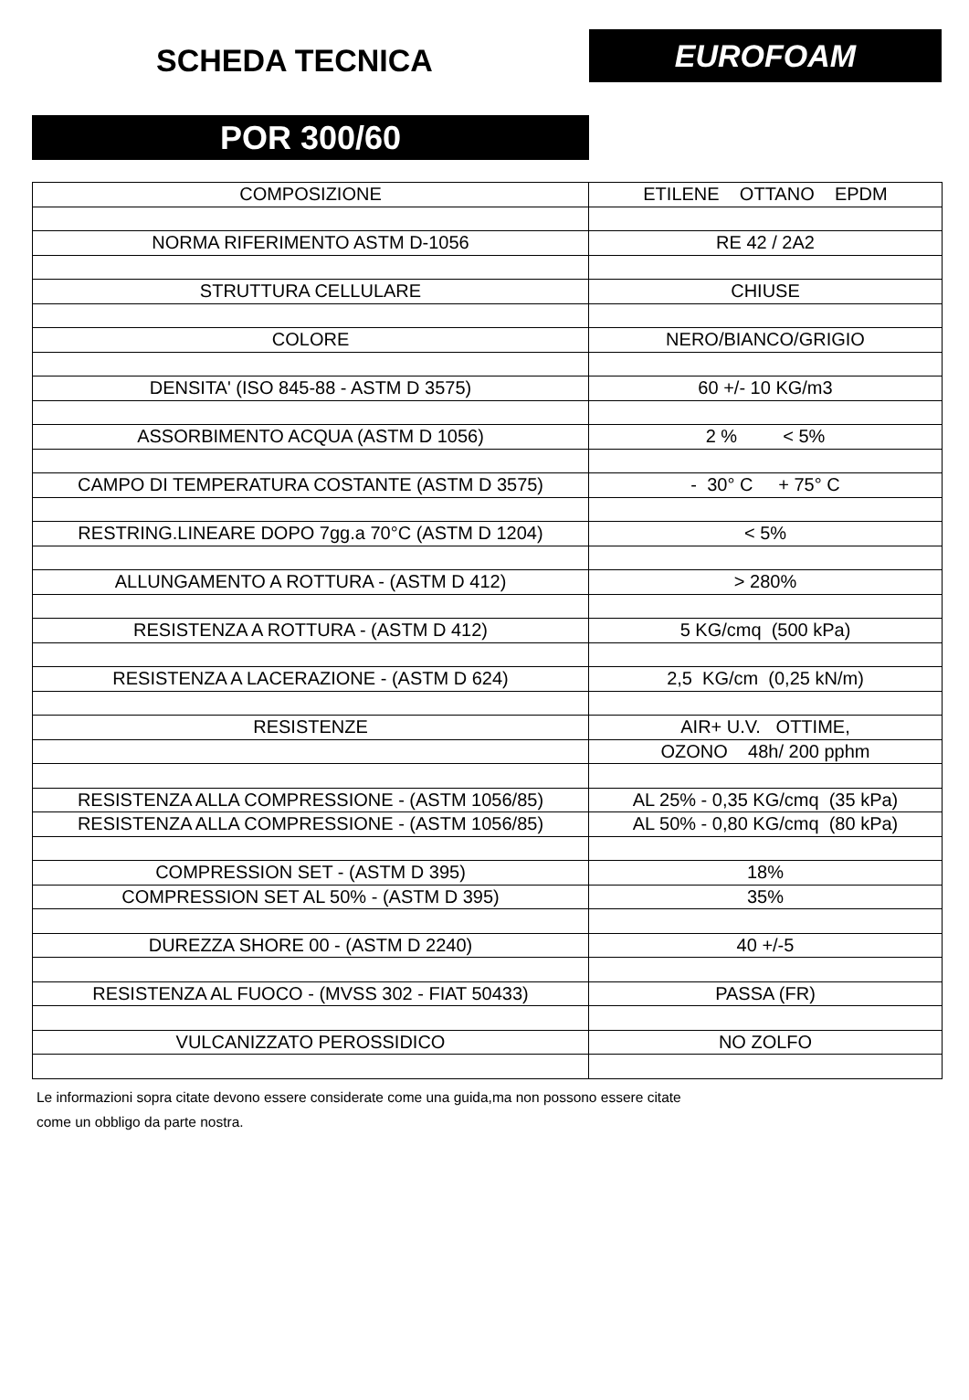SCHEDA TECNICA
EUROFOAM
POR 300/60
| COMPOSIZIONE | ETILENE OTTANO EPDM |
| NORMA RIFERIMENTO ASTM D-1056 | RE 42 / 2A2 |
| STRUTTURA CELLULARE | CHIUSE |
| COLORE | NERO/BIANCO/GRIGIO |
| DENSITA' (ISO 845-88 - ASTM D 3575) | 60 +/- 10 KG/m3 |
| ASSORBIMENTO ACQUA (ASTM D 1056) | 2 % < 5% |
| CAMPO DI TEMPERATURA COSTANTE (ASTM D 3575) | - 30° C + 75° C |
| RESTRING.LINEARE DOPO 7gg.a 70°C (ASTM D 1204) | < 5% |
| ALLUNGAMENTO A ROTTURA - (ASTM D 412) | > 280% |
| RESISTENZA A ROTTURA - (ASTM D 412) | 5 KG/cmq (500 kPa) |
| RESISTENZA A LACERAZIONE - (ASTM D 624) | 2,5 KG/cm (0,25 kN/m) |
| RESISTENZE | AIR+ U.V. OTTIME, |
| | OZONO 48h/ 200 pphm |
| RESISTENZA ALLA COMPRESSIONE - (ASTM 1056/85) | AL 25% - 0,35 KG/cmq (35 kPa) |
| RESISTENZA ALLA COMPRESSIONE - (ASTM 1056/85) | AL 50% - 0,80 KG/cmq (80 kPa) |
| COMPRESSION SET - (ASTM D 395) | 18% |
| COMPRESSION SET AL 50% - (ASTM D 395) | 35% |
| DUREZZA SHORE 00 - (ASTM D 2240) | 40 +/-5 |
| RESISTENZA AL FUOCO - (MVSS 302 - FIAT 50433) | PASSA (FR) |
| VULCANIZZATO PEROSSIDICO | NO ZOLFO |
Le informazioni sopra citate devono essere considerate come una guida,ma non possono essere citate
come un obbligo da parte nostra.